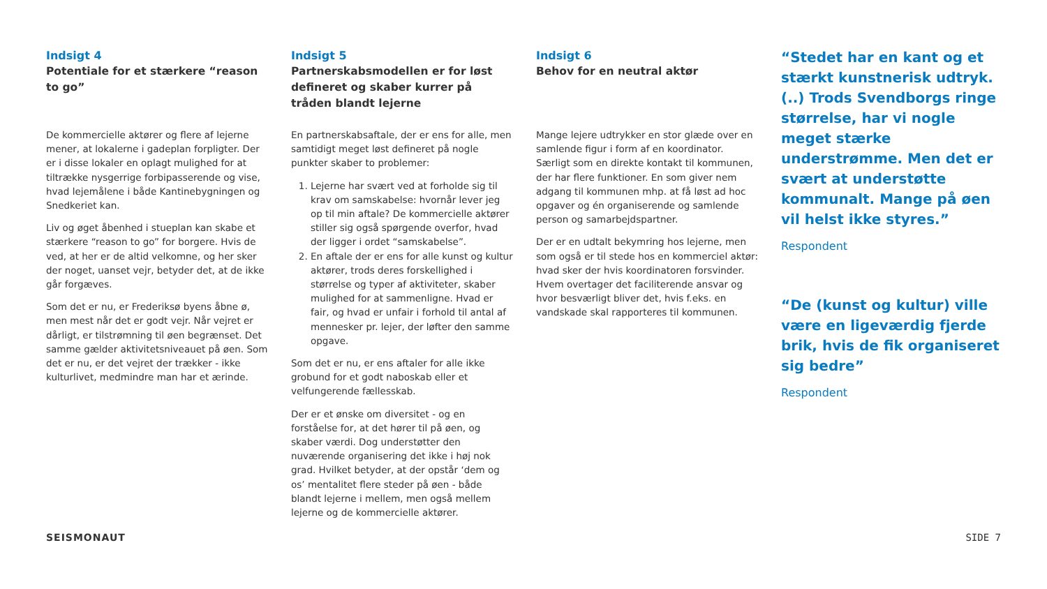Indsigt 4
Potentiale for et stærkere “reason to go”
De kommercielle aktører og flere af lejerne mener, at lokalerne i gadeplan forpligter. Der er i disse lokaler en oplagt mulighed for at tiltrække nysgerrige forbipasserende og vise, hvad lejemålene i både Kantinebygningen og Snedkeriet kan.
Liv og øget åbenhed i stueplan kan skabe et stærkere “reason to go” for borgere. Hvis de ved, at her er de altid velkomne, og her sker der noget, uanset vejr, betyder det, at de ikke går forgæves.
Som det er nu, er Frederiksø byens åbne ø, men mest når det er godt vejr. Når vejret er dårligt, er tilstrømning til øen begrænset. Det samme gælder aktivitetsniveauet på øen. Som det er nu, er det vejret der trækker - ikke kulturlivet, medmindre man har et ærinde.
Indsigt 5
Partnerskabsmodellen er for løst defineret og skaber kurrer på tråden blandt lejerne
En partnerskabsaftale, der er ens for alle, men samtidigt meget løst defineret på nogle punkter skaber to problemer:
1. Lejerne har svært ved at forholde sig til krav om samskabelse: hvornår lever jeg op til min aftale? De kommercielle aktører stiller sig også spørgende overfor, hvad der ligger i ordet “samskabelse”.
2. En aftale der er ens for alle kunst og kultur aktører, trods deres forskellighed i størrelse og typer af aktiviteter, skaber mulighed for at sammenligne. Hvad er fair, og hvad er unfair i forhold til antal af mennesker pr. lejer, der løfter den samme opgave.
Som det er nu, er ens aftaler for alle ikke grobund for et godt naboskab eller et velfungerende fællesskab.
Der er et ønske om diversitet - og en forståelse for, at det hører til på øen, og skaber værdi. Dog understøtter den nuværende organisering det ikke i høj nok grad. Hvilket betyder, at der opstår ‘dem og os’ mentalitet flere steder på øen - både blandt lejerne i mellem, men også mellem lejerne og de kommercielle aktører.
Indsigt 6
Behov for en neutral aktør
Mange lejere udtrykker en stor glæde over en samlende figur i form af en koordinator. Særligt som en direkte kontakt til kommunen, der har flere funktioner. En som giver nem adgang til kommunen mhp. at få løst ad hoc opgaver og én organiserende og samlende person og samarbejdspartner.
Der er en udtalt bekymring hos lejerne, men som også er til stede hos en kommerciel aktør: hvad sker der hvis koordinatoren forsvinder. Hvem overtager det faciliterende ansvar og hvor besværligt bliver det, hvis f.eks. en vandskade skal rapporteres til kommunen.
“Stedet har en kant og et stærkt kunstnerisk udtryk.(..) Trods Svendborgs ringe størrelse, har vi nogle meget stærke understrømme. Men det er svært at understøtte kommunalt. Mange på øen vil helst ikke styres.”
Respondent
“De (kunst og kultur) ville være en ligeværdig fjerde brik, hvis de fik organiseret sig bedre”
Respondent
SEISMONAUT SIDE 7